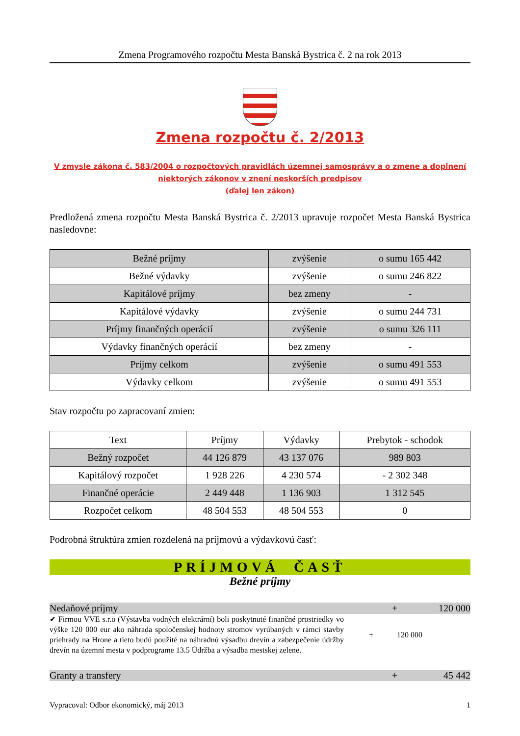Zmena Programového rozpočtu Mesta Banská Bystrica č. 2 na rok 2013
Zmena rozpočtu č. 2/2013
V zmysle zákona č. 583/2004 o rozpočtových pravidlách územnej samosprávy a o zmene a doplnení
niektorých zákonov v znení neskorších predpisov
(ďalej len zákon)
Predložená zmena rozpočtu Mesta Banská Bystrica č. 2/2013 upravuje rozpočet Mesta Banská Bystrica nasledovne:
| Bežné príjmy | zvýšenie | o sumu 165 442 |
| Bežné výdavky | zvýšenie | o sumu 246 822 |
| Kapitálové príjmy | bez zmeny | - |
| Kapitálové výdavky | zvýšenie | o sumu 244 731 |
| Príjmy finančných operácií | zvýšenie | o sumu 326 111 |
| Výdavky finančných operácií | bez zmeny | - |
| Príjmy celkom | zvýšenie | o sumu 491 553 |
| Výdavky celkom | zvýšenie | o sumu 491 553 |
Stav rozpočtu po zapracovaní zmien:
| Text | Príjmy | Výdavky | Prebytok - schodok |
| --- | --- | --- | --- |
| Bežný rozpočet | 44 126 879 | 43 137 076 | 989 803 |
| Kapitálový rozpočet | 1 928 226 | 4 230 574 | - 2 302 348 |
| Finančné operácie | 2 449 448 | 1 136 903 | 1 312 545 |
| Rozpočet celkom | 48 504 553 | 48 504 553 | 0 |
Podrobná štruktúra zmien rozdelená na príjmovú a výdavkovú časť:
PRÍJMOVÁ ČASŤ
Bežné príjmy
Nedaňové príjmy + 120 000
✔ Firmou VVE s.r.o (Výstavba vodných elektrární) boli poskytnuté finančné prostriedky vo výške 120 000 eur ako náhrada spoločenskej hodnoty stromov vyrúbaných v rámci stavby priehrady na Hrone a tieto budú použité na náhradnú výsadbu drevín a zabezpečenie údržby drevín na územní mesta v podprograme 13.5 Údržba a výsadba mestskej zelene.
+ 120 000
Granty a transfery + 45 442
Vypracoval: Odbor ekonomický, máj 2013 1